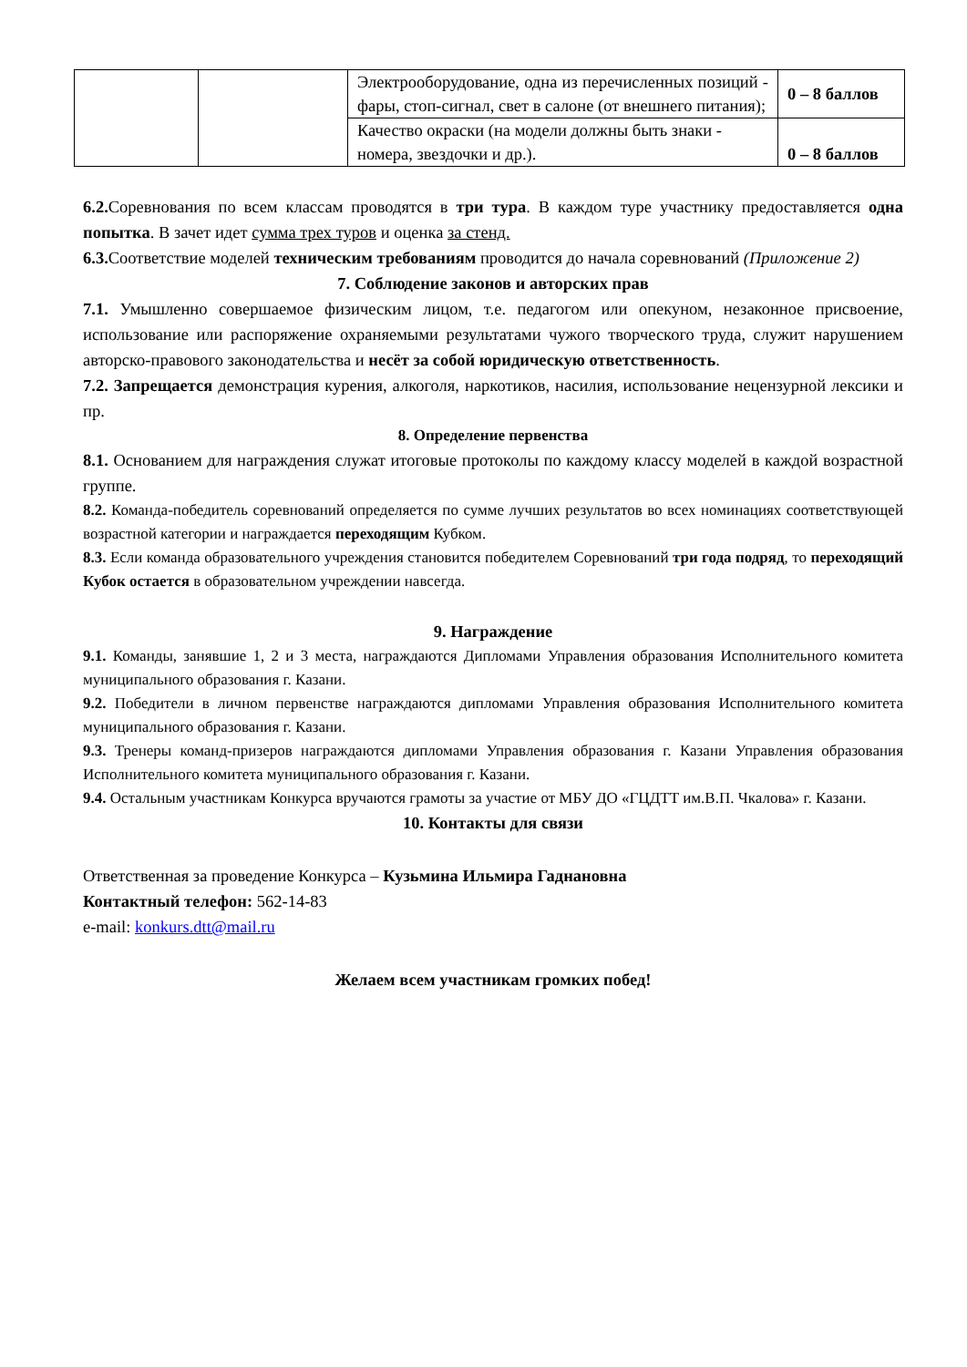| | | Электрооборудование, одна из перечисленных позиций - фары, стоп-сигнал, свет в салоне (от внешнего питания); | 0 – 8 баллов |
| | | Качество окраски (на модели должны быть знаки - номера, звездочки и др.). | 0 – 8 баллов |
6.2. Соревнования по всем классам проводятся в три тура. В каждом туре участнику предоставляется одна попытка. В зачет идет сумма трех туров и оценка за стенд.
6.3. Соответствие моделей техническим требованиям проводится до начала соревнований (Приложение 2)
7. Соблюдение законов и авторских прав
7.1. Умышленно совершаемое физическим лицом, т.е. педагогом или опекуном, незаконное присвоение, использование или распоряжение охраняемыми результатами чужого творческого труда, служит нарушением авторско-правового законодательства и несёт за собой юридическую ответственность.
7.2. Запрещается демонстрация курения, алкоголя, наркотиков, насилия, использование нецензурной лексики и пр.
8. Определение первенства
8.1. Основанием для награждения служат итоговые протоколы по каждому классу моделей в каждой возрастной группе.
8.2. Команда-победитель соревнований определяется по сумме лучших результатов во всех номинациях соответствующей возрастной категории и награждается переходящим Кубком.
8.3. Если команда образовательного учреждения становится победителем Соревнований три года подряд, то переходящий Кубок остается в образовательном учреждении навсегда.
9. Награждение
9.1. Команды, занявшие 1, 2 и 3 места, награждаются Дипломами Управления образования Исполнительного комитета муниципального образования г. Казани.
9.2. Победители в личном первенстве награждаются дипломами Управления образования Исполнительного комитета муниципального образования г. Казани.
9.3. Тренеры команд-призеров награждаются дипломами Управления образования г. Казани Управления образования Исполнительного комитета муниципального образования г. Казани.
9.4. Остальным участникам Конкурса вручаются грамоты за участие от МБУ ДО «ГЦДТТ им.В.П. Чкалова» г. Казани.
10. Контакты для связи
Ответственная за проведение Конкурса – Кузьмина Ильмира Гаднановна
Контактный телефон: 562-14-83
e-mail: konkurs.dtt@mail.ru
Желаем всем участникам громких побед!